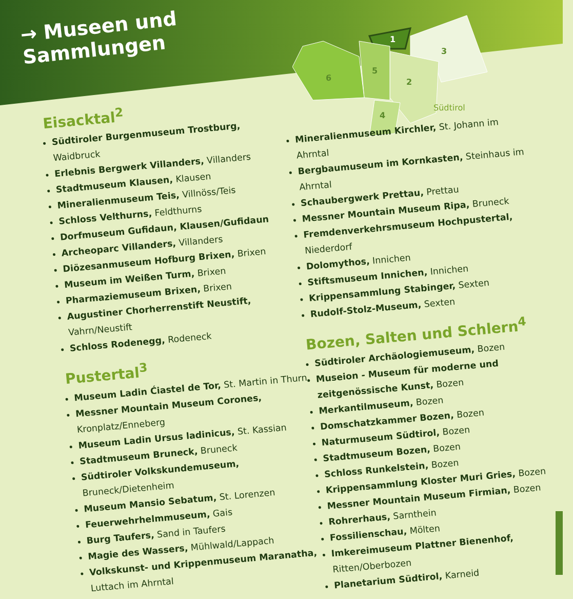→ Museen und Sammlungen
1
3
2
5
4
6
Südtirol
Eisacktal<sup>2</sup>
Südtiroler Burgenmuseum Trostburg, Waidbruck
Erlebnis Bergwerk Villanders, Villanders
Stadtmuseum Klausen, Klausen
Mineralienmuseum Teis, Villnöss/Teis
Schloss Velthurns, Feldthurns
Dorfmuseum Gufidaun, Klausen/Gufidaun
Archeoparc Villanders, Villanders
Diözesanmuseum Hofburg Brixen, Brixen
Museum im Weißen Turm, Brixen
Pharmaziemuseum Brixen, Brixen
Augustiner Chorherrenstift Neustift, Vahrn/Neustift
Schloss Rodenegg, Rodeneck
Pustertal<sup>3</sup>
Museum Ladin Ćiastel de Tor, St. Martin in Thurn
Messner Mountain Museum Corones, Kronplatz/Enneberg
Museum Ladin Ursus ladinicus, St. Kassian
Stadtmuseum Bruneck, Bruneck
Südtiroler Volkskundemuseum, Bruneck/Dietenheim
Museum Mansio Sebatum, St. Lorenzen
Feuerwehrhelmmuseum, Gais
Burg Taufers, Sand in Taufers
Magie des Wassers, Mühlwald/Lappach
Volkskunst- und Krippenmuseum Maranatha, Luttach im Ahrntal
Mineralienmuseum Kirchler, St. Johann im Ahrntal
Bergbaumuseum im Kornkasten, Steinhaus im Ahrntal
Schaubergwerk Prettau, Prettau
Messner Mountain Museum Ripa, Bruneck
Fremdenverkehrsmuseum Hochpustertal, Niederdorf
Dolomythos, Innichen
Stiftsmuseum Innichen, Innichen
Krippensammlung Stabinger, Sexten
Rudolf-Stolz-Museum, Sexten
Bozen, Salten und Schlern<sup>4</sup>
Südtiroler Archäologiemuseum, Bozen
Museion - Museum für moderne und zeitgenössische Kunst, Bozen
Merkantilmuseum, Bozen
Domschatzkammer Bozen, Bozen
Naturmuseum Südtirol, Bozen
Stadtmuseum Bozen, Bozen
Schloss Runkelstein, Bozen
Krippensammlung Kloster Muri Gries, Bozen
Messner Mountain Museum Firmian, Bozen
Rohrerhaus, Sarnthein
Fossilienschau, Mölten
Imkereimuseum Plattner Bienenhof, Ritten/Oberbozen
Planetarium Südtirol, Karneid